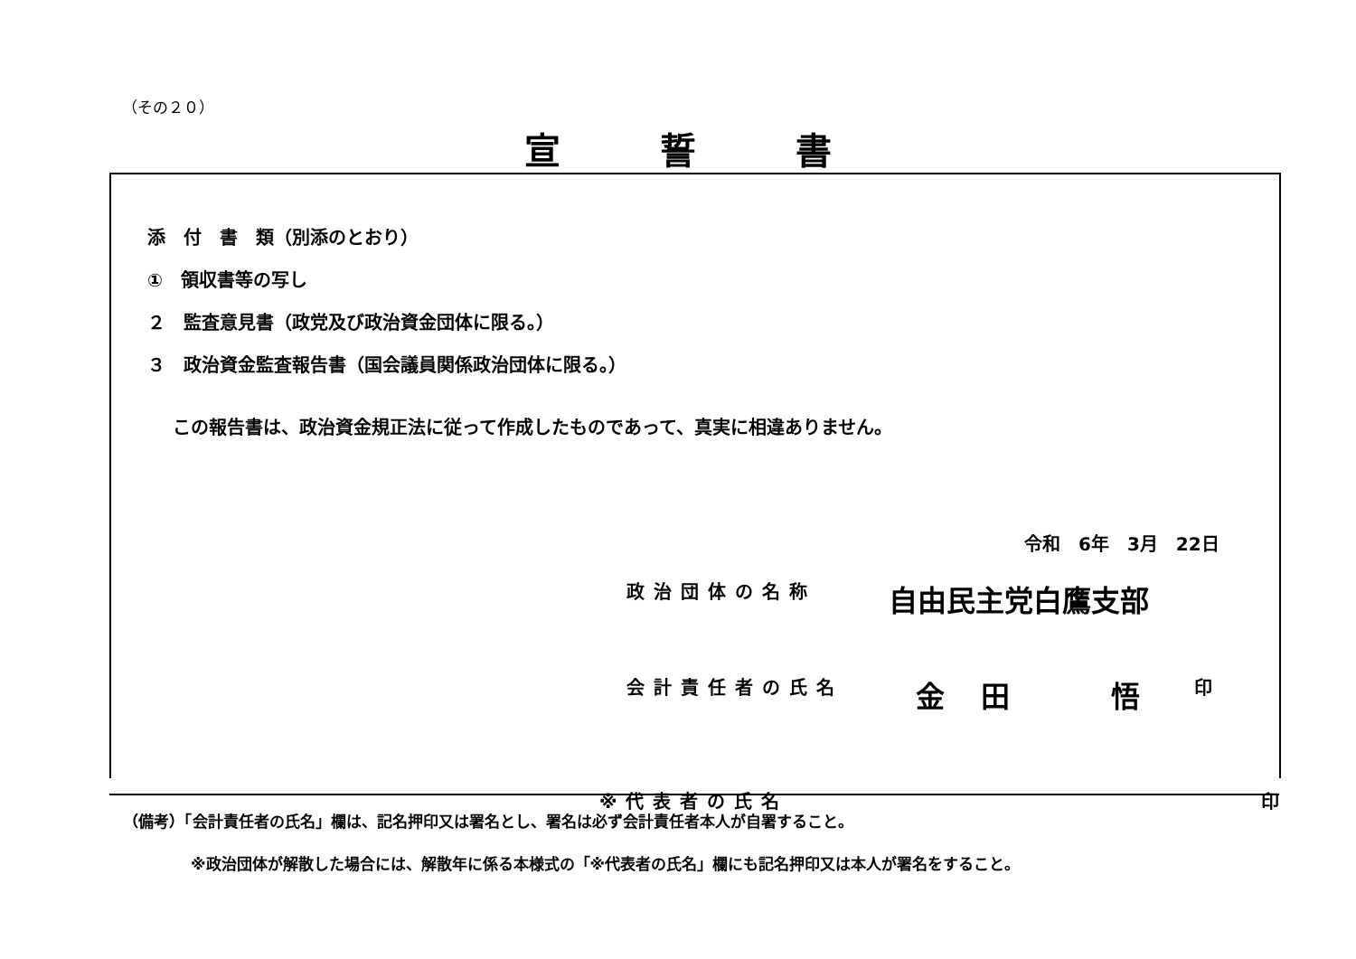（その２０）
宣誓書
添　付　書　類（別添のとおり）
①　領収書等の写し
２　監査意見書（政党及び政治資金団体に限る。）
３　政治資金監査報告書（国会議員関係政治団体に限る。）
この報告書は、政治資金規正法に従って作成したものであって、真実に相違ありません。
令和　6年　3月　22日
政治団体の名称 自由民主党白鷹支部
会計責任者の氏名 金田　悟 印
※代表者の氏名 印
（備考）「会計責任者の氏名」欄は、記名押印又は署名とし、署名は必ず会計責任者本人が自署すること。
※政治団体が解散した場合には、解散年に係る本様式の「※代表者の氏名」欄にも記名押印又は本人が署名をすること。